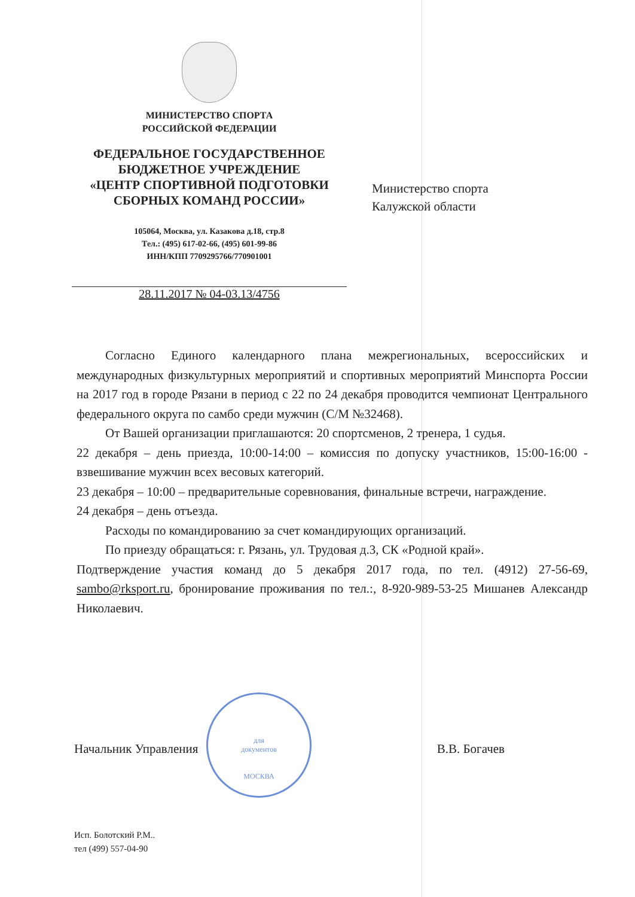МИНИСТЕРСТВО СПОРТА
РОССИЙСКОЙ ФЕДЕРАЦИИ
ФЕДЕРАЛЬНОЕ ГОСУДАРСТВЕННОЕ
БЮДЖЕТНОЕ УЧРЕЖДЕНИЕ
«ЦЕНТР СПОРТИВНОЙ ПОДГОТОВКИ
СБОРНЫХ КОМАНД РОССИИ»
105064, Москва, ул. Казакова д.18, стр.8
Тел.: (495) 617-02-66, (495) 601-99-86
ИНН/КПП 7709295766/770901001
28.11.2017 № 04-03.13/4756
Министерство спорта
Калужской области
Согласно Единого календарного плана межрегиональных, всероссийских и международных физкультурных мероприятий и спортивных мероприятий Минспорта России на 2017 год в городе Рязани в период с 22 по 24 декабря проводится чемпионат Центрального федерального округа по самбо среди мужчин (С/М №32468).
От Вашей организации приглашаются: 20 спортсменов, 2 тренера, 1 судья.
22 декабря – день приезда, 10:00-14:00 – комиссия по допуску участников, 15:00-16:00 - взвешивание мужчин всех весовых категорий.
23 декабря – 10:00 – предварительные соревнования, финальные встречи, награждение.
24 декабря – день отъезда.
Расходы по командированию за счет командирующих организаций.
По приезду обращаться: г. Рязань, ул. Трудовая д.3, СК «Родной край».
Подтверждение участия команд до 5 декабря 2017 года, по тел. (4912) 27-56-69, sambo@rksport.ru, бронирование проживания по тел.:, 8-920-989-53-25 Мишанев Александр Николаевич.
для
документов
МОСКВА
Начальник Управления В.В. Богачев
Исп. Болотский Р.М..
тел (499) 557-04-90